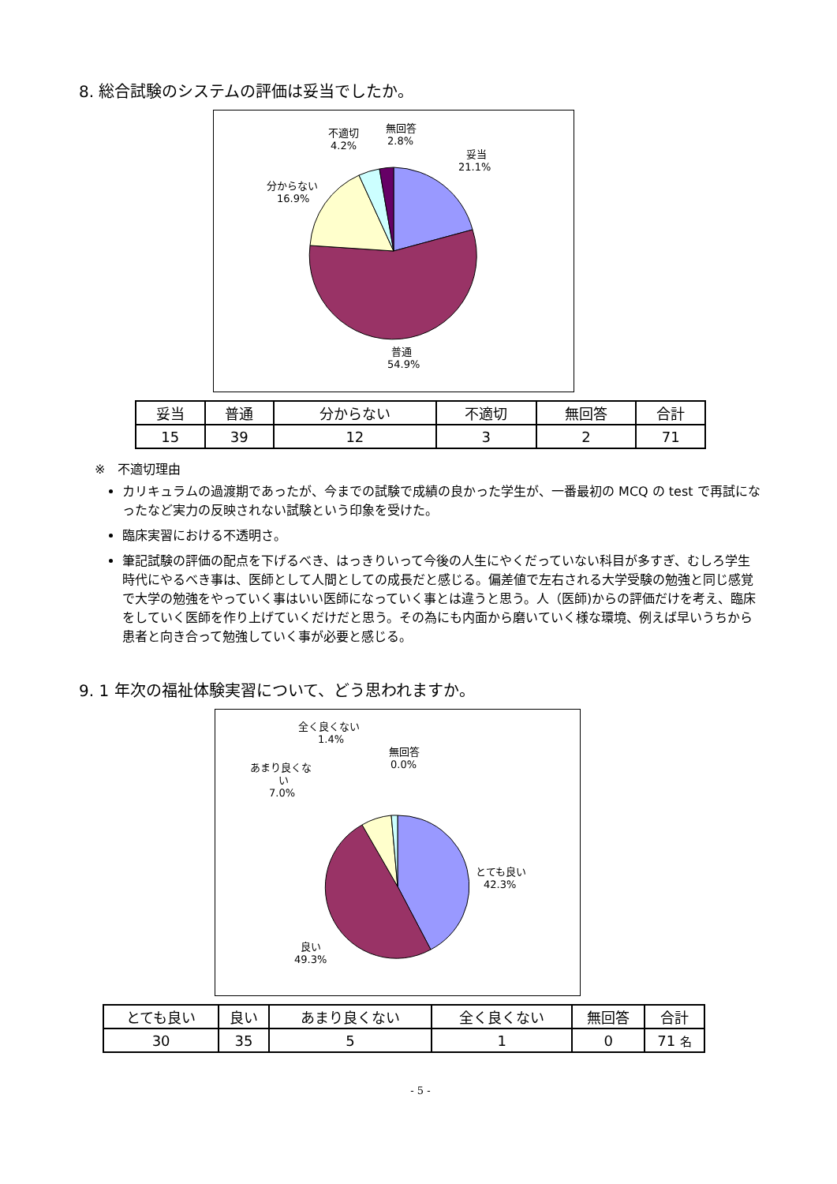8. 総合試験のシステムの評価は妥当でしたか。
妥当
21.1%
普通
54.9%
分からない
16.9%
不適切
4.2%
無回答
2.8%
| 妥当 | 普通 | 分からない | 不適切 | 無回答 | 合計 |
| 15 | 39 | 12 | 3 | 2 | 71 |
※　不適切理由
カリキュラムの過渡期であったが、今までの試験で成績の良かった学生が、一番最初の MCQ の test で再試になったなど実力の反映されない試験という印象を受けた。
臨床実習における不透明さ。
筆記試験の評価の配点を下げるべき、はっきりいって今後の人生にやくだっていない科目が多すぎ、むしろ学生時代にやるべき事は、医師として人間としての成長だと感じる。偏差値で左右される大学受験の勉強と同じ感覚で大学の勉強をやっていく事はいい医師になっていく事とは違うと思う。人（医師)からの評価だけを考え、臨床をしていく医師を作り上げていくだけだと思う。その為にも内面から磨いていく様な環境、例えば早いうちから患者と向き合って勉強していく事が必要と感じる。
9. 1 年次の福祉体験実習について、どう思われますか。
とても良い
42.3%
良い
49.3%
あまり良くな
い
7.0%
全く良くない
1.4%
無回答
0.0%
| とても良い | 良い | あまり良くない | 全く良くない | 無回答 | 合計 |
| 30 | 35 | 5 | 1 | 0 | 71 名 |
- 5 -